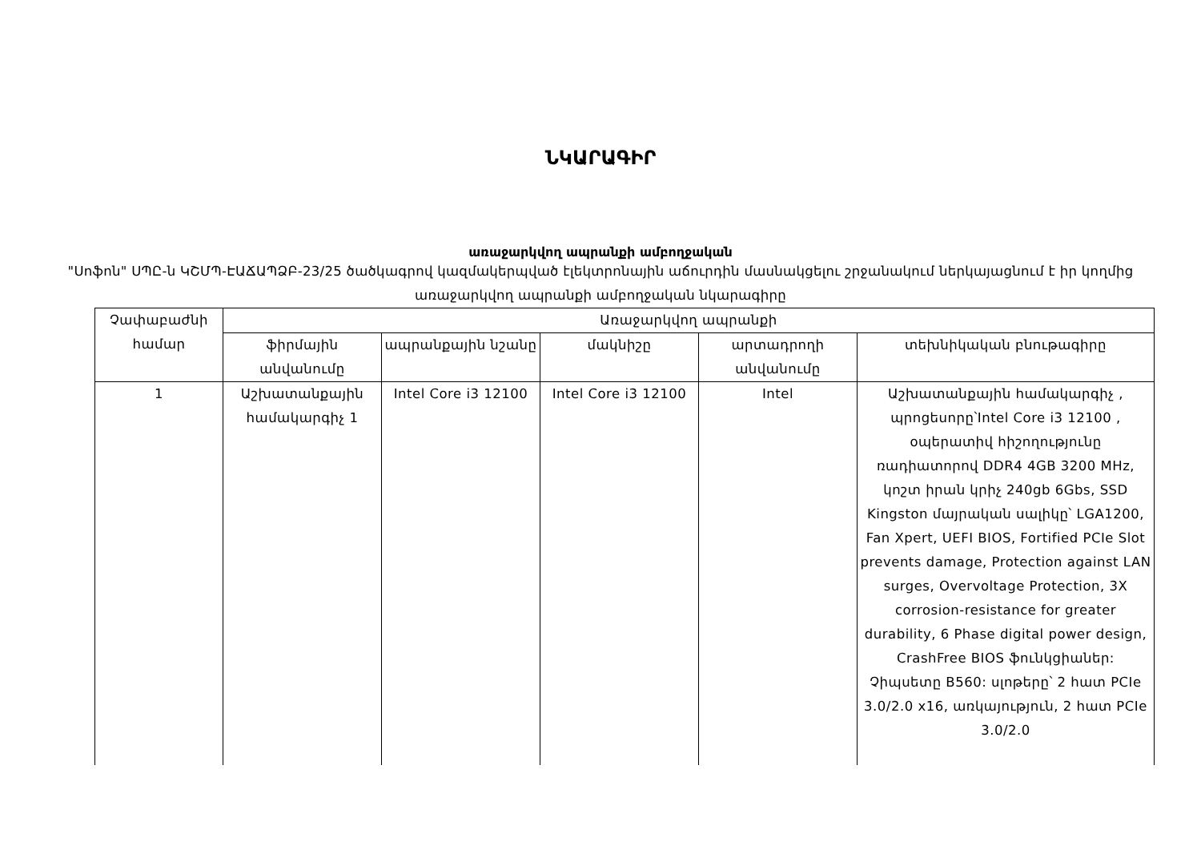ՆԿԱՐԱԳԻՐ
առաջարկվող ապրանքի ամբողջական
"Սոֆոն" ՍՊԸ-ն ԿՇՄՊ-ԷԱՃԱՊՁԲ-23/25 ծածկագրով կազմակերպված էլեկտրոնային աճուրդին մասնակցելու շրջանակում ներկայացնում է իր կողմից առաջարկվող ապրանքի ամբողջական նկարագիրը
| Չափաբաժնի համար | Առաջարկվող ապրանքի | | | | |
| --- | --- | --- | --- | --- | --- |
| | ֆիրմային անվանումը | ապրանքային նշանը | մակնիշը | արտադրողի անվանումը | տեխնիկական բնութագիրը |
| 1 | Աշխատանքային համակարգիչ 1 | Intel Core i3 12100 | Intel Core i3 12100 | Intel | Աշխատանքային համակարգիչ , պրոցեսորը՝Intel Core i3 12100 , օպերատիվ հիշողությունը ռադիատորով DDR4 4GB 3200 MHz, կոշտ իրան կրիչ 240gb 6Gbs, SSD Kingston մայրական սալիկը՝ LGA1200, Fan Xpert, UEFI BIOS, Fortified PCIe Slot prevents damage, Protection against LAN surges, Overvoltage Protection, 3X corrosion-resistance for greater durability, 6 Phase digital power design, CrashFree BIOS ֆունկցիաներ: Չիպսետը B560: սլոթերը՝ 2 հատ PCIe 3.0/2.0 x16, առկայություն, 2 հատ PCIe 3.0/2.0 |